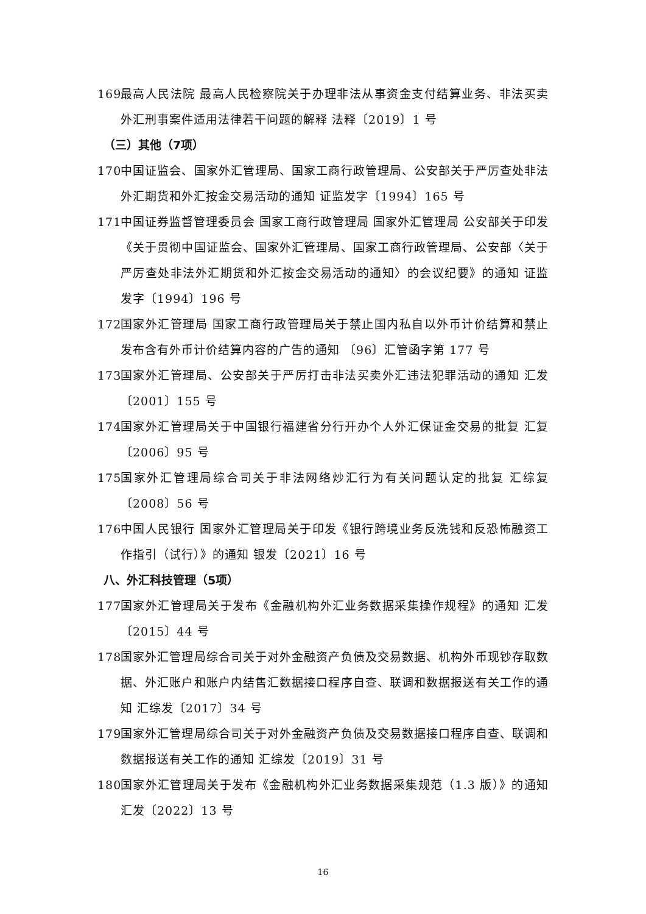169 最高人民法院 最高人民检察院关于办理非法从事资金支付结算业务、非法买卖外汇刑事案件适用法律若干问题的解释 法释〔2019〕1 号
（三）其他（7项）
170 中国证监会、国家外汇管理局、国家工商行政管理局、公安部关于严厉查处非法外汇期货和外汇按金交易活动的通知 证监发字〔1994〕165 号
171 中国证券监督管理委员会 国家工商行政管理局 国家外汇管理局 公安部关于印发《关于贯彻中国证监会、国家外汇管理局、国家工商行政管理局、公安部〈关于严厉查处非法外汇期货和外汇按金交易活动的通知〉的会议纪要》的通知 证监发字〔1994〕196 号
172 国家外汇管理局 国家工商行政管理局关于禁止国内私自以外币计价结算和禁止发布含有外币计价结算内容的广告的通知 〔96〕汇管函字第 177 号
173 国家外汇管理局、公安部关于严厉打击非法买卖外汇违法犯罪活动的通知 汇发〔2001〕155 号
174 国家外汇管理局关于中国银行福建省分行开办个人外汇保证金交易的批复 汇复〔2006〕95 号
175 国家外汇管理局综合司关于非法网络炒汇行为有关问题认定的批复 汇综复〔2008〕56 号
176 中国人民银行 国家外汇管理局关于印发《银行跨境业务反洗钱和反恐怖融资工作指引（试行）》的通知 银发〔2021〕16 号
八、外汇科技管理（5项）
177 国家外汇管理局关于发布《金融机构外汇业务数据采集操作规程》的通知 汇发〔2015〕44 号
178 国家外汇管理局综合司关于对外金融资产负债及交易数据、机构外币现钞存取数据、外汇账户和账户内结售汇数据接口程序自查、联调和数据报送有关工作的通知 汇综发〔2017〕34 号
179 国家外汇管理局综合司关于对外金融资产负债及交易数据接口程序自查、联调和数据报送有关工作的通知 汇综发〔2019〕31 号
180 国家外汇管理局关于发布《金融机构外汇业务数据采集规范（1.3 版）》的通知 汇发〔2022〕13 号
16